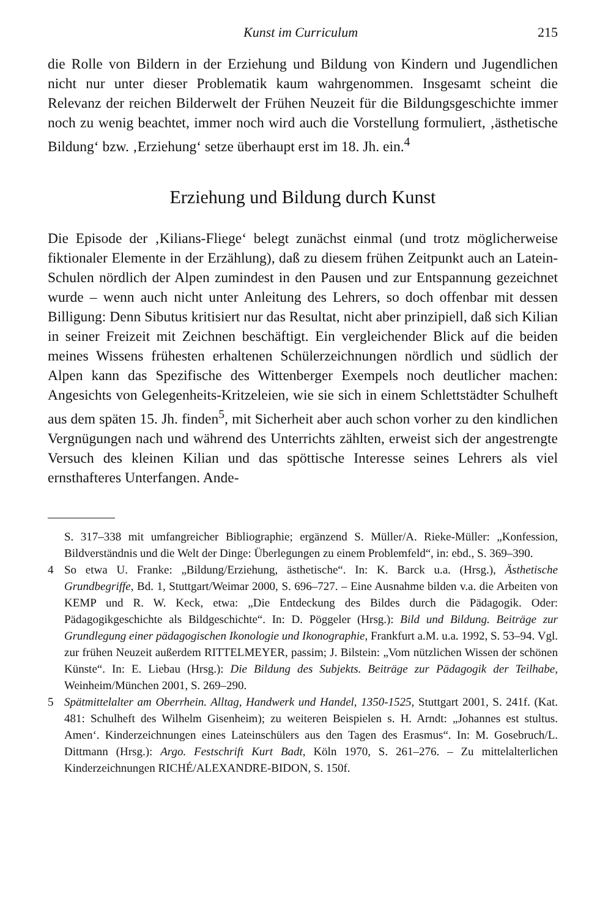Kunst im Curriculum 215
die Rolle von Bildern in der Erziehung und Bildung von Kindern und Jugendlichen nicht nur unter dieser Problematik kaum wahrgenommen. Insgesamt scheint die Relevanz der reichen Bilderwelt der Frühen Neuzeit für die Bildungsgeschichte immer noch zu wenig beachtet, immer noch wird auch die Vorstellung formuliert, ‚ästhetische Bildung‘ bzw. ‚Erziehung‘ setze überhaupt erst im 18. Jh. ein.<sup>4</sup>
Erziehung und Bildung durch Kunst
Die Episode der ‚Kilians-Fliege‘ belegt zunächst einmal (und trotz möglicherweise fiktionaler Elemente in der Erzählung), daß zu diesem frühen Zeitpunkt auch an Latein-Schulen nördlich der Alpen zumindest in den Pausen und zur Entspannung gezeichnet wurde – wenn auch nicht unter Anleitung des Lehrers, so doch offenbar mit dessen Billigung: Denn Sibutus kritisiert nur das Resultat, nicht aber prinzipiell, daß sich Kilian in seiner Freizeit mit Zeichnen beschäftigt. Ein vergleichender Blick auf die beiden meines Wissens frühesten erhaltenen Schülerzeichnungen nördlich und südlich der Alpen kann das Spezifische des Wittenberger Exempels noch deutlicher machen: Angesichts von Gelegenheits-Kritzeleien, wie sie sich in einem Schlettstädter Schulheft aus dem späten 15. Jh. finden<sup>5</sup>, mit Sicherheit aber auch schon vorher zu den kindlichen Vergnügungen nach und während des Unterrichts zählten, erweist sich der angestrengte Versuch des kleinen Kilian und das spöttische Interesse seines Lehrers als viel ernsthafteres Unterfangen. Ande-
S. 317–338 mit umfangreicher Bibliographie; ergänzend S. Müller/A. Rieke-Müller: „Konfession, Bildverständnis und die Welt der Dinge: Überlegungen zu einem Problemfeld“, in: ebd., S. 369–390.
4 So etwa U. Franke: „Bildung/Erziehung, ästhetische“. In: K. Barck u.a. (Hrsg.), Ästhetische Grundbegriffe, Bd. 1, Stuttgart/Weimar 2000, S. 696–727. – Eine Ausnahme bilden v.a. die Arbeiten von KEMP und R. W. Keck, etwa: „Die Entdeckung des Bildes durch die Pädagogik. Oder: Pädagogikgeschichte als Bildgeschichte“. In: D. Pöggeler (Hrsg.): Bild und Bildung. Beiträge zur Grundlegung einer pädagogischen Ikonologie und Ikonographie, Frankfurt a.M. u.a. 1992, S. 53–94. Vgl. zur frühen Neuzeit außerdem RITTELMEYER, passim; J. Bilstein: „Vom nützlichen Wissen der schönen Künste“. In: E. Liebau (Hrsg.): Die Bildung des Subjekts. Beiträge zur Pädagogik der Teilhabe, Weinheim/München 2001, S. 269–290.
5 Spätmittelalter am Oberrhein. Alltag, Handwerk und Handel, 1350-1525, Stuttgart 2001, S. 241f. (Kat. 481: Schulheft des Wilhelm Gisenheim); zu weiteren Beispielen s. H. Arndt: „Johannes est stultus. Amen‘. Kinderzeichnungen eines Lateinschülers aus den Tagen des Erasmus“. In: M. Gosebruch/L. Dittmann (Hrsg.): Argo. Festschrift Kurt Badt, Köln 1970, S. 261–276. – Zu mittelalterlichen Kinderzeichnungen RICHÉ/ALEXANDRE-BIDON, S. 150f.